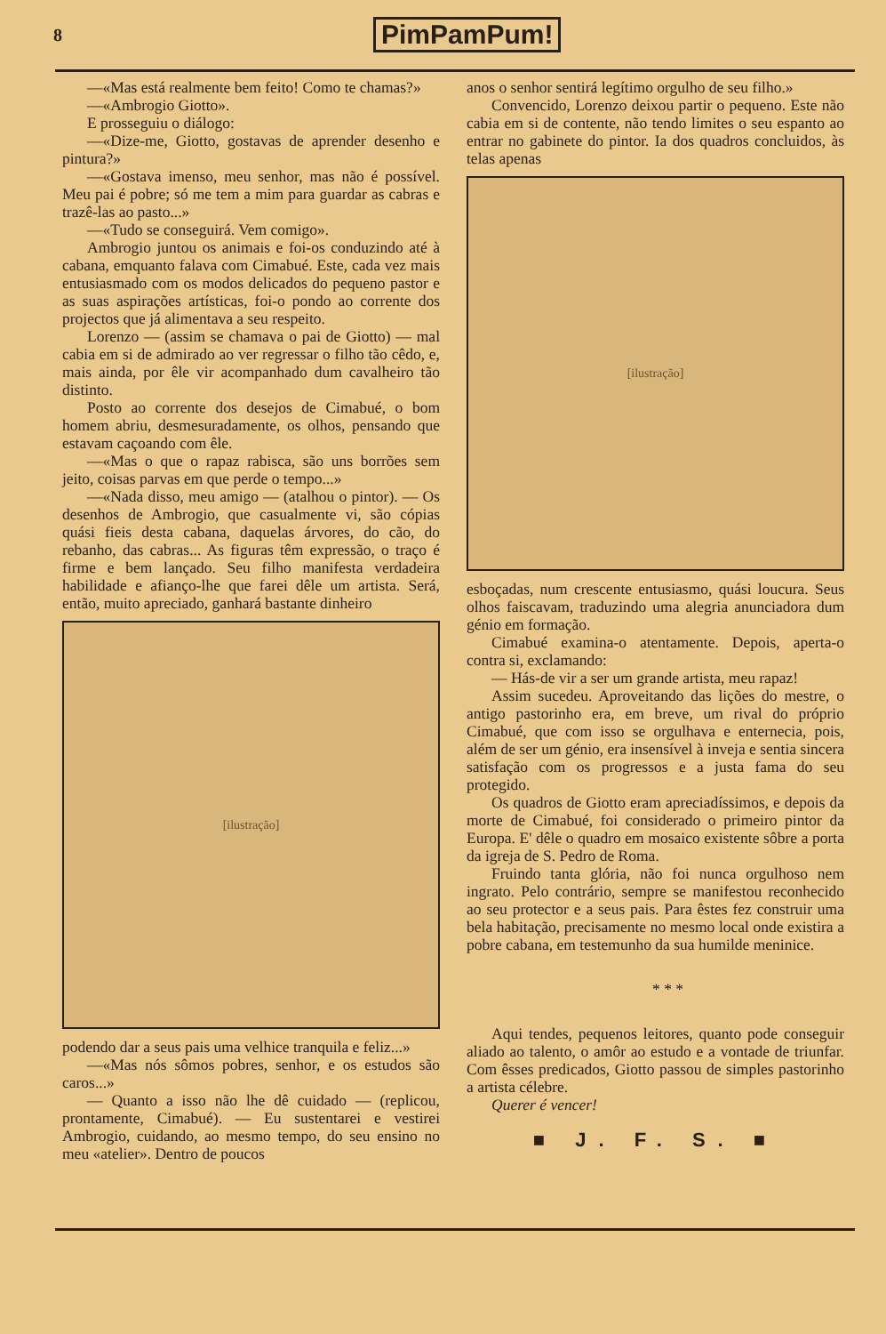8 PimPamPum!
—«Mas está realmente bem feito! Como te chamas?»
—«Ambrogio Giotto».
E prosseguiu o diálogo:
—«Dize-me, Giotto, gostavas de aprender desenho e pintura?»
—«Gostava imenso, meu senhor, mas não é possível. Meu pai é pobre; só me tem a mim para guardar as cabras e trazê-las ao pasto...»
—«Tudo se conseguirá. Vem comigo».
Ambrogio juntou os animais e foi-os conduzindo até à cabana, emquanto falava com Cimabué. Este, cada vez mais entusiasmado com os modos delicados do pequeno pastor e as suas aspirações artísticas, foi-o pondo ao corrente dos projectos que já alimentava a seu respeito.
Lorenzo — (assim se chamava o pai de Giotto) — mal cabia em si de admirado ao ver regressar o filho tão cêdo, e, mais ainda, por êle vir acompanhado dum cavalheiro tão distinto.
Posto ao corrente dos desejos de Cimabué, o bom homem abriu, desmesuradamente, os olhos, pensando que estavam caçoando com êle.
—«Mas o que o rapaz rabisca, são uns borrões sem jeito, coisas parvas em que perde o tempo...»
—«Nada disso, meu amigo — (atalhou o pintor). — Os desenhos de Ambrogio, que casualmente vi, são cópias quási fieis desta cabana, daquelas árvores, do cão, do rebanho, das cabras... As figuras têm expressão, o traço é firme e bem lançado. Seu filho manifesta verdadeira habilidade e afianço-lhe que farei dêle um artista. Será, então, muito apreciado, ganhará bastante dinheiro
[ilustração]
podendo dar a seus pais uma velhice tranquila e feliz...»
—«Mas nós sômos pobres, senhor, e os estudos são caros...»
— Quanto a isso não lhe dê cuidado — (replicou, prontamente, Cimabué). — Eu sustentarei e vestirei Ambrogio, cuidando, ao mesmo tempo, do seu ensino no meu «atelier». Dentro de poucos
anos o senhor sentirá legítimo orgulho de seu filho.»
Convencido, Lorenzo deixou partir o pequeno. Este não cabia em si de contente, não tendo limites o seu espanto ao entrar no gabinete do pintor. Ia dos quadros concluidos, às telas apenas
[ilustração]
esboçadas, num crescente entusiasmo, quási loucura. Seus olhos faiscavam, traduzindo uma alegria anunciadora dum génio em formação.
Cimabué examina-o atentamente. Depois, aperta-o contra si, exclamando:
— Hás-de vir a ser um grande artista, meu rapaz!
Assim sucedeu. Aproveitando das lições do mestre, o antigo pastorinho era, em breve, um rival do próprio Cimabué, que com isso se orgulhava e enternecia, pois, além de ser um génio, era insensível à inveja e sentia sincera satisfação com os progressos e a justa fama do seu protegido.
Os quadros de Giotto eram apreciadíssimos, e depois da morte de Cimabué, foi considerado o primeiro pintor da Europa. E' dêle o quadro em mosaico existente sôbre a porta da igreja de S. Pedro de Roma.
Fruindo tanta glória, não foi nunca orgulhoso nem ingrato. Pelo contrário, sempre se manifestou reconhecido ao seu protector e a seus pais. Para êstes fez construir uma bela habitação, precisamente no mesmo local onde existira a pobre cabana, em testemunho da sua humilde meninice.
* * *
Aqui tendes, pequenos leitores, quanto pode conseguir aliado ao talento, o amôr ao estudo e a vontade de triunfar. Com êsses predicados, Giotto passou de simples pastorinho a artista célebre.
Querer é vencer!
■ J. F. S. ■